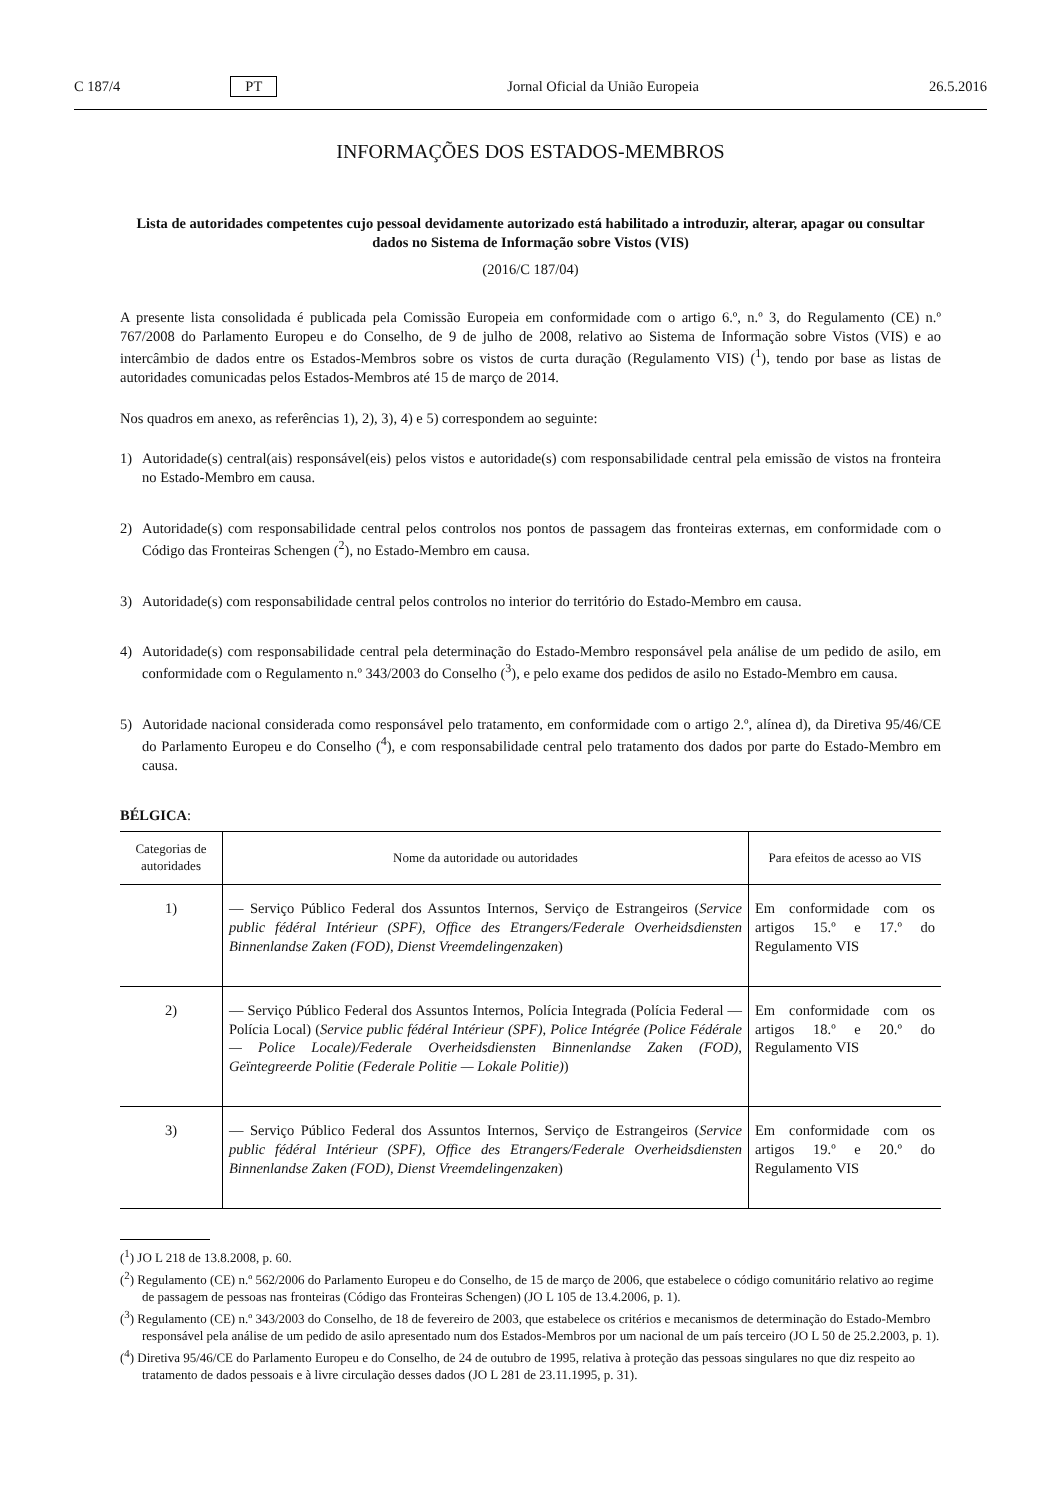C 187/4 PT Jornal Oficial da União Europeia 26.5.2016
INFORMAÇÕES DOS ESTADOS-MEMBROS
Lista de autoridades competentes cujo pessoal devidamente autorizado está habilitado a introduzir, alterar, apagar ou consultar dados no Sistema de Informação sobre Vistos (VIS)
(2016/C 187/04)
A presente lista consolidada é publicada pela Comissão Europeia em conformidade com o artigo 6.º, n.º 3, do Regulamento (CE) n.º 767/2008 do Parlamento Europeu e do Conselho, de 9 de julho de 2008, relativo ao Sistema de Informação sobre Vistos (VIS) e ao intercâmbio de dados entre os Estados-Membros sobre os vistos de curta duração (Regulamento VIS) (<sup>1</sup>), tendo por base as listas de autoridades comunicadas pelos Estados-Membros até 15 de março de 2014.
Nos quadros em anexo, as referências 1), 2), 3), 4) e 5) correspondem ao seguinte:
1) Autoridade(s) central(ais) responsável(eis) pelos vistos e autoridade(s) com responsabilidade central pela emissão de vistos na fronteira no Estado-Membro em causa.
2) Autoridade(s) com responsabilidade central pelos controlos nos pontos de passagem das fronteiras externas, em conformidade com o Código das Fronteiras Schengen (<sup>2</sup>), no Estado-Membro em causa.
3) Autoridade(s) com responsabilidade central pelos controlos no interior do território do Estado-Membro em causa.
4) Autoridade(s) com responsabilidade central pela determinação do Estado-Membro responsável pela análise de um pedido de asilo, em conformidade com o Regulamento n.º 343/2003 do Conselho (<sup>3</sup>), e pelo exame dos pedidos de asilo no Estado-Membro em causa.
5) Autoridade nacional considerada como responsável pelo tratamento, em conformidade com o artigo 2.º, alínea d), da Diretiva 95/46/CE do Parlamento Europeu e do Conselho (<sup>4</sup>), e com responsabilidade central pelo tratamento dos dados por parte do Estado-Membro em causa.
BÉLGICA:
| Categorias de autoridades | Nome da autoridade ou autoridades | Para efeitos de acesso ao VIS |
| --- | --- | --- |
| 1) | — Serviço Público Federal dos Assuntos Internos, Serviço de Estrangeiros ( Service public fédéral Intérieur (SPF), Office des Etrangers/Federale Overheidsdiensten Binnenlandse Zaken (FOD), Dienst Vreemdelingenzaken ) | Em conformidade com os artigos 15.º e 17.º do Regulamento VIS |
| 2) | — Serviço Público Federal dos Assuntos Internos, Polícia Integrada (Polícia Federal — Polícia Local) ( Service public fédéral Intérieur (SPF), Police Intégrée (Police Fédérale — Police Locale)/Federale Overheidsdiensten Binnenlandse Zaken (FOD), Geïntegreerde Politie (Federale Politie — Lokale Politie) ) | Em conformidade com os artigos 18.º e 20.º do Regulamento VIS |
| 3) | — Serviço Público Federal dos Assuntos Internos, Serviço de Estrangeiros ( Service public fédéral Intérieur (SPF), Office des Etrangers/Federale Overheidsdiensten Binnenlandse Zaken (FOD), Dienst Vreemdelingenzaken ) | Em conformidade com os artigos 19.º e 20.º do Regulamento VIS |
(<sup>1</sup>) JO L 218 de 13.8.2008, p. 60.
(<sup>2</sup>) Regulamento (CE) n.º 562/2006 do Parlamento Europeu e do Conselho, de 15 de março de 2006, que estabelece o código comunitário relativo ao regime de passagem de pessoas nas fronteiras (Código das Fronteiras Schengen) (JO L 105 de 13.4.2006, p. 1).
(<sup>3</sup>) Regulamento (CE) n.º 343/2003 do Conselho, de 18 de fevereiro de 2003, que estabelece os critérios e mecanismos de determinação do Estado-Membro responsável pela análise de um pedido de asilo apresentado num dos Estados-Membros por um nacional de um país terceiro (JO L 50 de 25.2.2003, p. 1).
(<sup>4</sup>) Diretiva 95/46/CE do Parlamento Europeu e do Conselho, de 24 de outubro de 1995, relativa à proteção das pessoas singulares no que diz respeito ao tratamento de dados pessoais e à livre circulação desses dados (JO L 281 de 23.11.1995, p. 31).